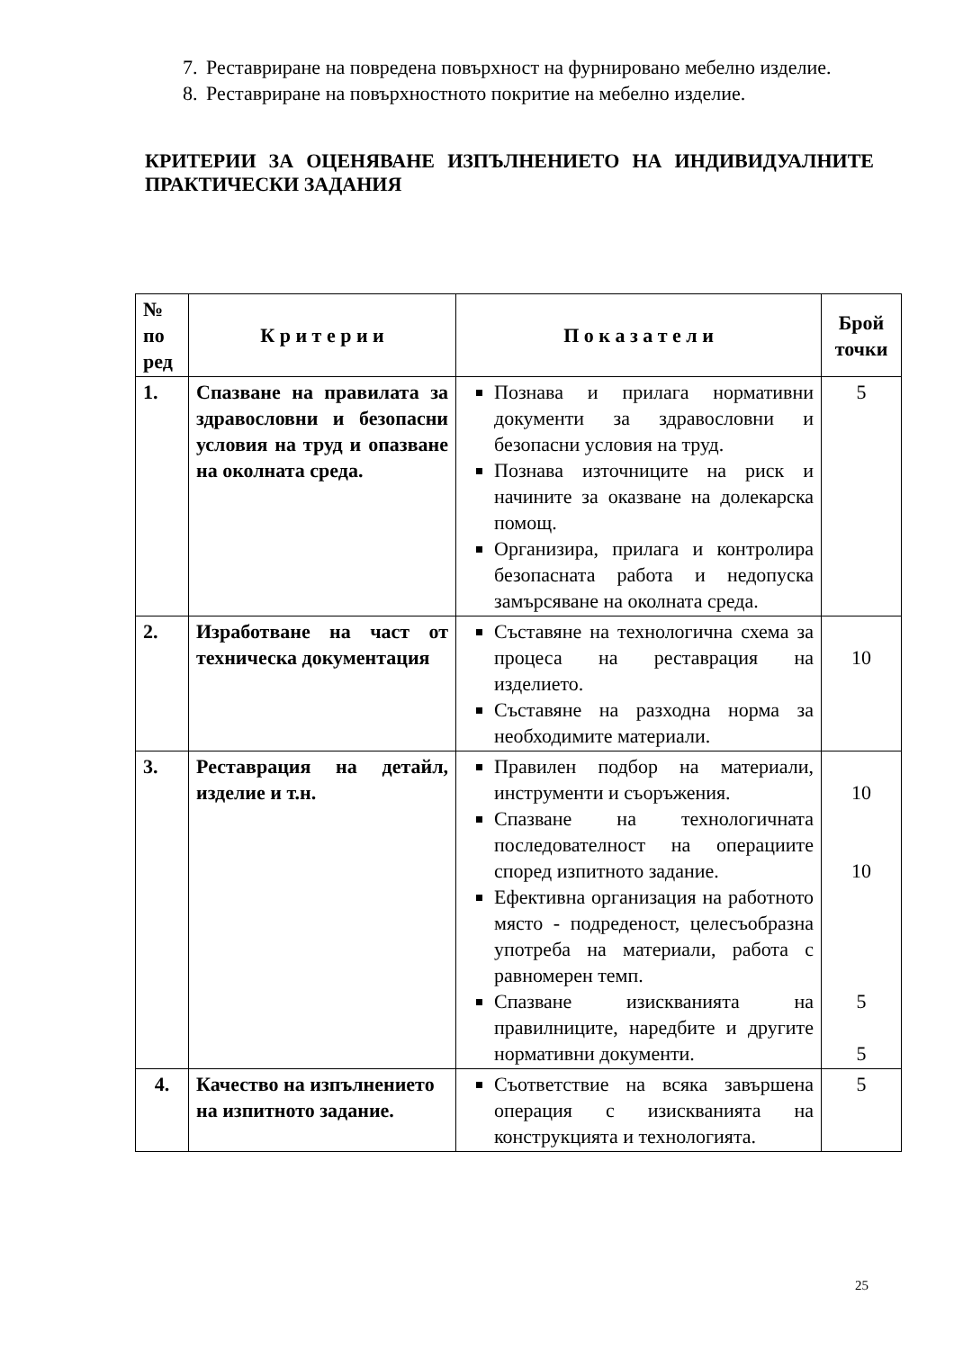7. Реставриране на повредена повърхност на фурнировано мебелно изделие.
8. Реставриране на повърхностното покритие на мебелно изделие.
КРИТЕРИИ ЗА ОЦЕНЯВАНЕ ИЗПЪЛНЕНИЕТО НА ИНДИВИДУАЛНИТЕ ПРАКТИЧЕСКИ ЗАДАНИЯ
| № по ред | К р и т е р и и | П о к а з а т е л и | Брой точки |
| --- | --- | --- | --- |
| 1. | Спазване на правилата за здравословни и безопасни условия на труд и опазване на околната среда. | Познава и прилага нормативни документи за здравословни и безопасни условия на труд. Познава източниците на риск и начините за оказване на долекарска помощ. Организира, прилага и контролира безопасната работа и недопуска замърсяване на околната среда. | 5 |
| 2. | Изработване на част от техническа документация | Съставяне на технологична схема за процеса на реставрация на изделието. Съставяне на разходна норма за необходимите материали. | 10 |
| 3. | Реставрация на детайл, изделие и т.н. | Правилен подбор на материали, инструменти и съоръжения. Спазване на технологичната последователност на операциите според изпитното задание. Ефективна организация на работното място - подреденост, целесъобразна употреба на материали, работа с равномерен темп. Спазване изискванията на правилниците, наредбите и другите нормативни документи. | 10 10 5 5 |
| 4. | Качество на изпълнението на изпитното задание. | Съответствие на всяка завършена операция с изискванията на конструкцията и технологията. | 5 |
25